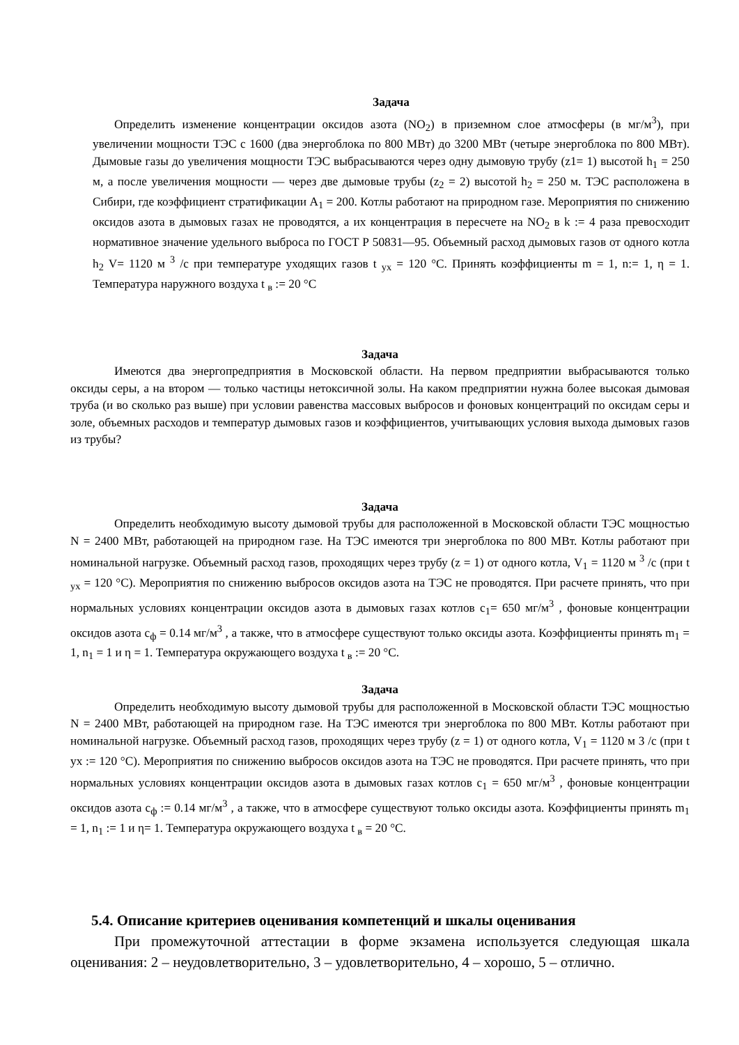Задача
Определить изменение концентрации оксидов азота (NO<sub>2</sub>) в приземном слое атмосферы (в мг/м<sup>3</sup>), при увеличении мощности ТЭС с 1600 (два энергоблока по 800 МВт) до 3200 МВт (четыре энергоблока по 800 МВт). Дымовые газы до увеличения мощности ТЭС выбрасываются через одну дымовую трубу (z1= 1) высотой h<sub>1</sub> = 250 м, а после увеличения мощности — через две дымовые трубы (z<sub>2</sub> = 2) высотой h<sub>2</sub> = 250 м. ТЭС расположена в Сибири, где коэффициент стратификации А<sub>1</sub> = 200. Котлы работают на природном газе. Мероприятия по снижению оксидов азота в дымовых газах не проводятся, а их концентрация в пересчете на NO<sub>2</sub> в k := 4 раза превосходит нормативное значение удельного выброса по ГОСТ Р 50831—95. Объемный расход дымовых газов от одного котла h<sub>2</sub> V= 1120 м <sup>3</sup> /с при температуре уходящих газов t <sub>ух</sub> = 120 °С. Принять коэффициенты m = 1, n:= 1, η = 1. Температура наружного воздуха t <sub>в</sub> := 20 °С
Задача
Имеются два энергопредприятия в Московской области. На первом предприятии выбрасываются только оксиды серы, а на втором — только частицы нетоксичной золы. На каком предприятии нужна более высокая дымовая труба (и во сколько раз выше) при условии равенства массовых выбросов и фоновых концентраций по оксидам серы и золе, объемных расходов и температур дымовых газов и коэффициентов, учитывающих условия выхода дымовых газов из трубы?
Задача
Определить необходимую высоту дымовой трубы для расположенной в Московской области ТЭС мощностью N = 2400 МВт, работающей на природном газе. На ТЭС имеются три энергоблока по 800 МВт. Котлы работают при номинальной нагрузке. Объемный расход газов, проходящих через трубу (z = 1) от одного котла, V<sub>1</sub> = 1120 м <sup>3</sup> /с (при t <sub>ух</sub> = 120 °С). Мероприятия по снижению выбросов оксидов азота на ТЭС не проводятся. При расчете принять, что при нормальных условиях концентрации оксидов азота в дымовых газах котлов c<sub>1</sub>= 650 мг/м<sup>3</sup> , фоновые концентрации оксидов азота c<sub>ф</sub> = 0.14 мг/м<sup>3</sup> , а также, что в атмосфере существуют только оксиды азота. Коэффициенты принять m<sub>1</sub> = 1, n<sub>1</sub> = 1 и η = 1. Температура окружающего воздуха t <sub>в</sub> := 20 °С.
Задача
Определить необходимую высоту дымовой трубы для расположенной в Московской области ТЭС мощностью N = 2400 МВт, работающей на природном газе. На ТЭС имеются три энергоблока по 800 МВт. Котлы работают при номинальной нагрузке. Объемный расход газов, проходящих через трубу (z = 1) от одного котла, V<sub>1</sub> = 1120 м 3 /с (при t ух := 120 °С). Мероприятия по снижению выбросов оксидов азота на ТЭС не проводятся. При расчете принять, что при нормальных условиях концентрации оксидов азота в дымовых газах котлов c<sub>1</sub> = 650 мг/м<sup>3</sup> , фоновые концентрации оксидов азота c<sub>ф</sub> := 0.14 мг/м<sup>3</sup> , а также, что в атмосфере существуют только оксиды азота. Коэффициенты принять m<sub>1</sub> = 1, n<sub>1</sub> := 1 и η= 1. Температура окружающего воздуха t <sub>в</sub> = 20 °С.
5.4. Описание критериев оценивания компетенций и шкалы оценивания
При промежуточной аттестации в форме экзамена используется следующая шкала оценивания: 2 – неудовлетворительно, 3 – удовлетворительно, 4 – хорошо, 5 – отлично.